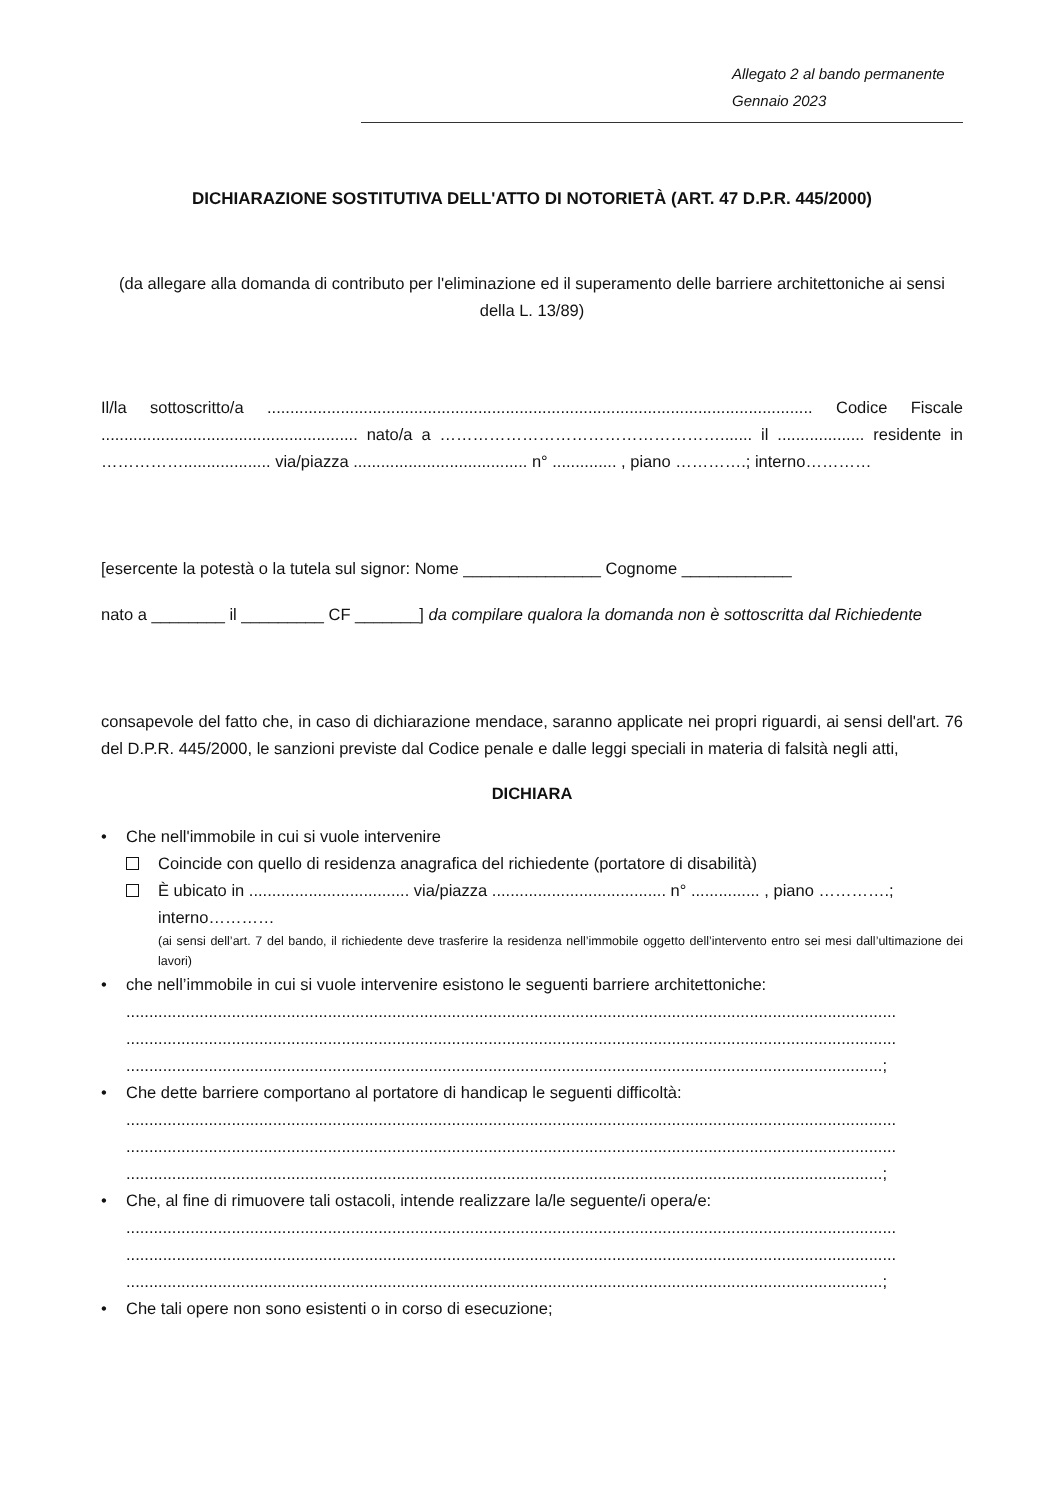Allegato 2 al bando permanente
Gennaio 2023
DICHIARAZIONE SOSTITUTIVA DELL'ATTO DI NOTORIETÀ (ART. 47 D.P.R. 445/2000)
(da allegare alla domanda di contributo per l'eliminazione ed il superamento delle barriere architettoniche ai sensi della L. 13/89)
Il/la sottoscritto/a ....................................................................................................................... Codice Fiscale ........................................................ nato/a a ……………………………………………....... il ................... residente in ……………................... via/piazza ...................................... n° .............. , piano ………….; interno…………
[esercente la potestà o la tutela sul signor: Nome _______________ Cognome ____________
nato a ________ il _________ CF _______] da compilare qualora la domanda non è sottoscritta dal Richiedente
consapevole del fatto che, in caso di dichiarazione mendace, saranno applicate nei propri riguardi, ai sensi dell'art. 76 del D.P.R. 445/2000, le sanzioni previste dal Codice penale e dalle leggi speciali in materia di falsità negli atti,
DICHIARA
• Che nell'immobile in cui si vuole intervenire
Coincide con quello di residenza anagrafica del richiedente (portatore di disabilità)
È ubicato in ................................... via/piazza ...................................... n° ............... , piano ………….; interno…………
(ai sensi dell’art. 7 del bando, il richiedente deve trasferire la residenza nell’immobile oggetto dell’intervento entro sei mesi dall’ultimazione dei lavori)
• che nell’immobile in cui si vuole intervenire esistono le seguenti barriere architettoniche:
........................................................................................................................................................................
........................................................................................................................................................................
.....................................................................................................................................................................;
• Che dette barriere comportano al portatore di handicap le seguenti difficoltà:
........................................................................................................................................................................
........................................................................................................................................................................
.....................................................................................................................................................................;
• Che, al fine di rimuovere tali ostacoli, intende realizzare la/le seguente/i opera/e:
........................................................................................................................................................................
........................................................................................................................................................................
.....................................................................................................................................................................;
• Che tali opere non sono esistenti o in corso di esecuzione;